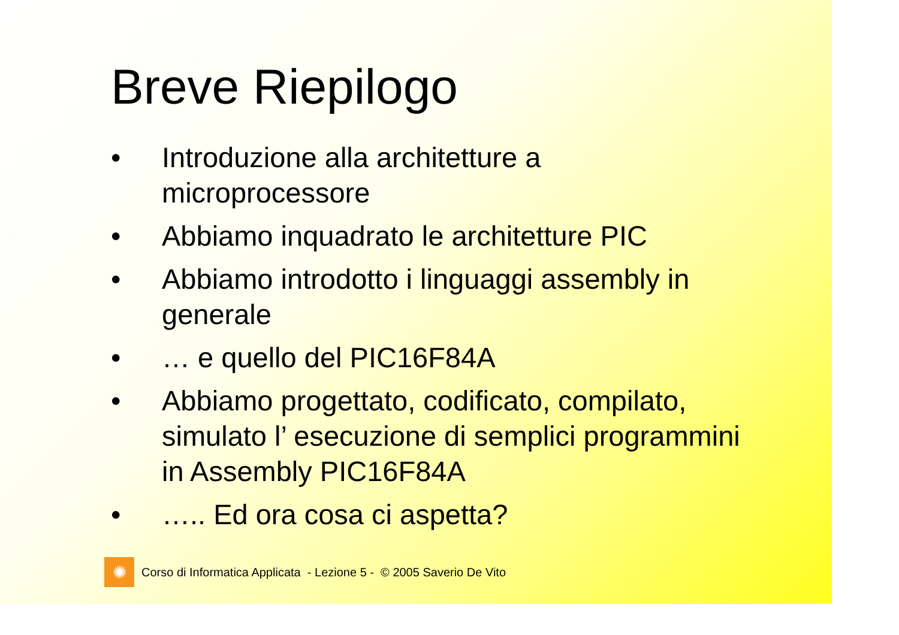Breve Riepilogo
• Introduzione alla architetture a
microprocessore
• Abbiamo inquadrato le architetture PIC
• Abbiamo introdotto i linguaggi assembly in
generale
• … e quello del PIC16F84A
• Abbiamo progettato, codificato, compilato,
simulato l’ esecuzione di semplici programmini
in Assembly PIC16F84A
• ….. Ed ora cosa ci aspetta?
✺
Corso di Informatica Applicata - Lezione 5 - © 2005 Saverio De Vito